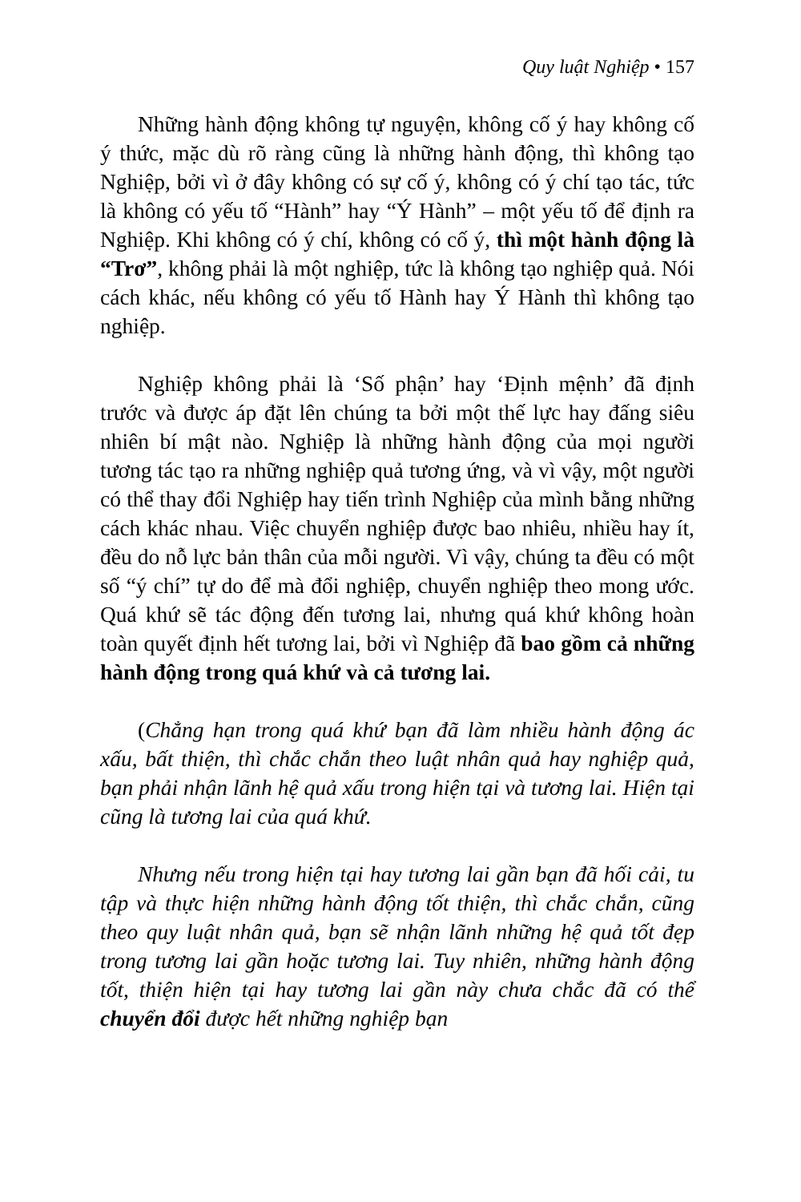Quy luật Nghiệp • 157
Những hành động không tự nguyện, không cố ý hay không cố ý thức, mặc dù rõ ràng cũng là những hành động, thì không tạo Nghiệp, bởi vì ở đây không có sự cố ý, không có ý chí tạo tác, tức là không có yếu tố “Hành” hay “Ý Hành” – một yếu tố để định ra Nghiệp. Khi không có ý chí, không có cố ý, thì một hành động là “Trơ”, không phải là một nghiệp, tức là không tạo nghiệp quả. Nói cách khác, nếu không có yếu tố Hành hay Ý Hành thì không tạo nghiệp.
Nghiệp không phải là ‘Số phận’ hay ‘Định mệnh’ đã định trước và được áp đặt lên chúng ta bởi một thế lực hay đấng siêu nhiên bí mật nào. Nghiệp là những hành động của mọi người tương tác tạo ra những nghiệp quả tương ứng, và vì vậy, một người có thể thay đổi Nghiệp hay tiến trình Nghiệp của mình bằng những cách khác nhau. Việc chuyển nghiệp được bao nhiêu, nhiều hay ít, đều do nỗ lực bản thân của mỗi người. Vì vậy, chúng ta đều có một số “ý chí” tự do để mà đổi nghiệp, chuyển nghiệp theo mong ước. Quá khứ sẽ tác động đến tương lai, nhưng quá khứ không hoàn toàn quyết định hết tương lai, bởi vì Nghiệp đã bao gồm cả những hành động trong quá khứ và cả tương lai.
(Chẳng hạn trong quá khứ bạn đã làm nhiều hành động ác xấu, bất thiện, thì chắc chắn theo luật nhân quả hay nghiệp quả, bạn phải nhận lãnh hệ quả xấu trong hiện tại và tương lai. Hiện tại cũng là tương lai của quá khứ.
Nhưng nếu trong hiện tại hay tương lai gần bạn đã hối cải, tu tập và thực hiện những hành động tốt thiện, thì chắc chắn, cũng theo quy luật nhân quả, bạn sẽ nhận lãnh những hệ quả tốt đẹp trong tương lai gần hoặc tương lai. Tuy nhiên, những hành động tốt, thiện hiện tại hay tương lai gần này chưa chắc đã có thể chuyển đổi được hết những nghiệp bạn